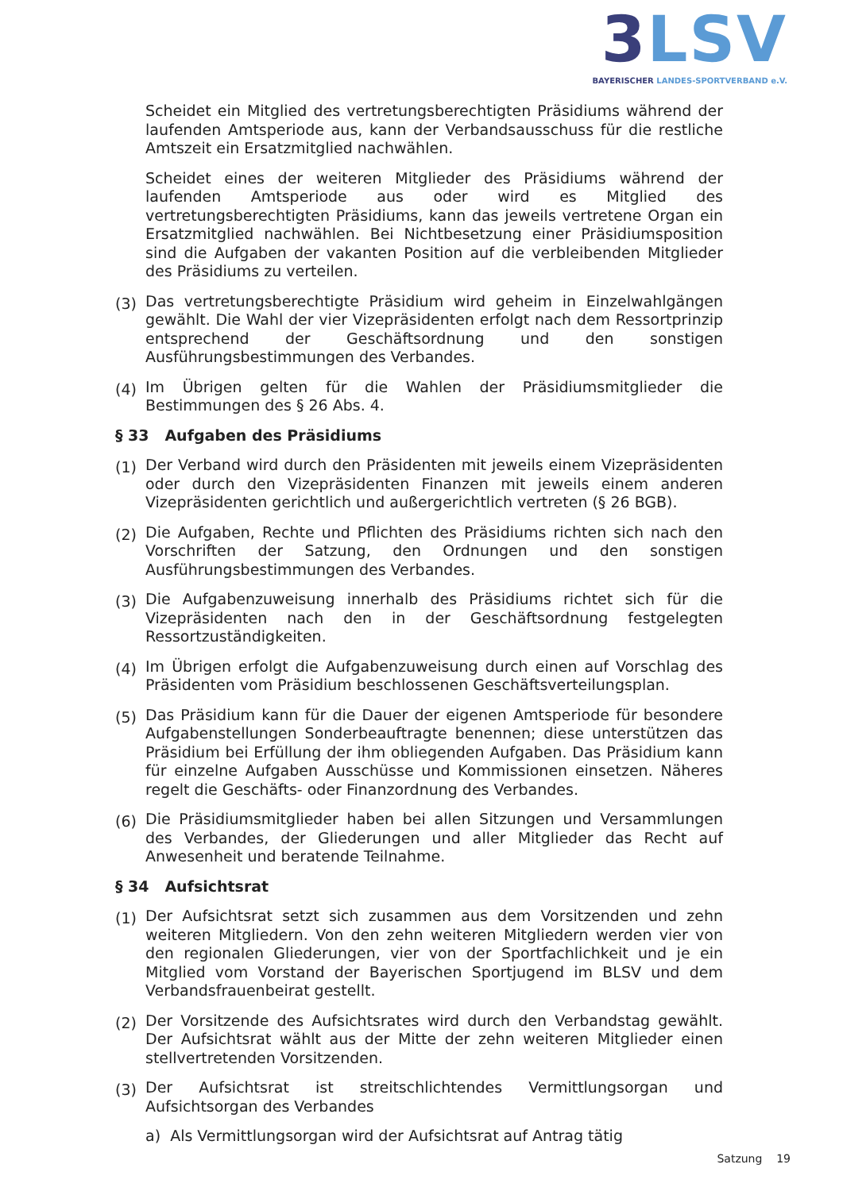3 LSV
BAYERISCHER LANDES-SPORTVERBAND e.V.
Scheidet ein Mitglied des vertretungsberechtigten Präsidiums während der laufenden Amtsperiode aus, kann der Verbandsausschuss für die restliche Amtszeit ein Ersatzmitglied nachwählen.
Scheidet eines der weiteren Mitglieder des Präsidiums während der laufenden Amtsperiode aus oder wird es Mitglied des vertretungsberechtigten Präsidiums, kann das jeweils vertretene Organ ein Ersatzmitglied nachwählen. Bei Nichtbesetzung einer Präsidiumsposition sind die Aufgaben der vakanten Position auf die verbleibenden Mitglieder des Präsidiums zu verteilen.
(3)
Das vertretungsberechtigte Präsidium wird geheim in Einzelwahlgängen gewählt. Die Wahl der vier Vizepräsidenten erfolgt nach dem Ressortprinzip entsprechend der Geschäftsordnung und den sonstigen Ausführungsbestimmungen des Verbandes.
(4)
Im Übrigen gelten für die Wahlen der Präsidiumsmitglieder die Bestimmungen des § 26 Abs. 4.
§ 33 Aufgaben des Präsidiums
(1)
Der Verband wird durch den Präsidenten mit jeweils einem Vizepräsidenten oder durch den Vizepräsidenten Finanzen mit jeweils einem anderen Vizepräsidenten gerichtlich und außergerichtlich vertreten (§ 26 BGB).
(2)
Die Aufgaben, Rechte und Pflichten des Präsidiums richten sich nach den Vorschriften der Satzung, den Ordnungen und den sonstigen Ausführungsbestimmungen des Verbandes.
(3)
Die Aufgabenzuweisung innerhalb des Präsidiums richtet sich für die Vizepräsidenten nach den in der Geschäftsordnung festgelegten Ressortzuständigkeiten.
(4)
Im Übrigen erfolgt die Aufgabenzuweisung durch einen auf Vorschlag des Präsidenten vom Präsidium beschlossenen Geschäftsverteilungsplan.
(5)
Das Präsidium kann für die Dauer der eigenen Amtsperiode für besondere Aufgabenstellungen Sonderbeauftragte benennen; diese unterstützen das Präsidium bei Erfüllung der ihm obliegenden Aufgaben. Das Präsidium kann für einzelne Aufgaben Ausschüsse und Kommissionen einsetzen. Näheres regelt die Geschäfts- oder Finanzordnung des Verbandes.
(6)
Die Präsidiumsmitglieder haben bei allen Sitzungen und Versammlungen des Verbandes, der Gliederungen und aller Mitglieder das Recht auf Anwesenheit und beratende Teilnahme.
§ 34 Aufsichtsrat
(1)
Der Aufsichtsrat setzt sich zusammen aus dem Vorsitzenden und zehn weiteren Mitgliedern. Von den zehn weiteren Mitgliedern werden vier von den regionalen Gliederungen, vier von der Sportfachlichkeit und je ein Mitglied vom Vorstand der Bayerischen Sportjugend im BLSV und dem Verbandsfrauenbeirat gestellt.
(2)
Der Vorsitzende des Aufsichtsrates wird durch den Verbandstag gewählt. Der Aufsichtsrat wählt aus der Mitte der zehn weiteren Mitglieder einen stellvertretenden Vorsitzenden.
(3)
Der Aufsichtsrat ist streitschlichtendes Vermittlungsorgan und Aufsichtsorgan des Verbandes
a) Als Vermittlungsorgan wird der Aufsichtsrat auf Antrag tätig
Satzung 19